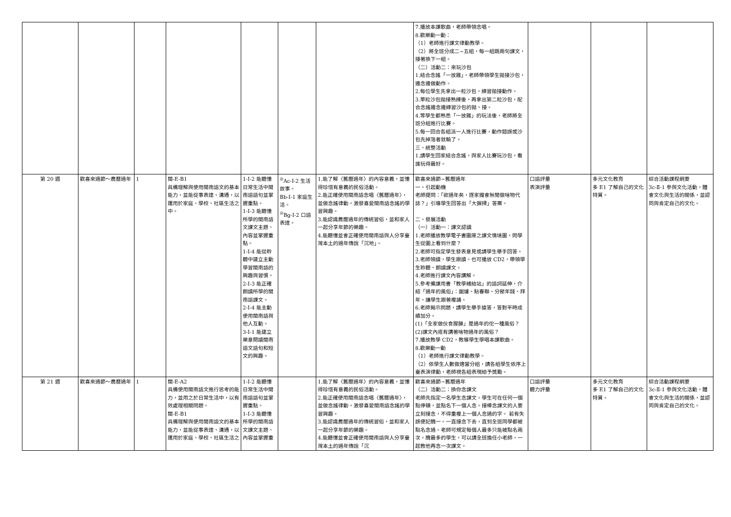| | | | | | | | 7.播放本課歌曲，老師帶領念唱。 8.歡樂動一動： （1）老師進行課文律動教學。 （2）將全班分成二~五組，每一組跳兩句課文，接著換下一組。 （二）活動二：來玩沙包 1.結合念謠「一放雞」，老師帶領學生拋接沙包，邊念邊做動作。 2.每位學生先拿出一粒沙包，練習拋接動作。 3.單粒沙包拋接熟練後，再拿出第二粒沙包，配合念謠邊念邊練習沙包的拋、接。 4.等學生都熟悉「一放雞」的玩法後，老師將全班分組進行比賽。 5.每一回合各組派一人進行比賽，動作錯誤或沙包先掉落者就輸了。 三、統整活動 1.請學生回家結合念謠，與家人比賽玩沙包，看誰玩得最好。 | | | |
| 第 20 週 | 歡喜來過節～農曆過年 | 1 | 閩-E-B1 具備理解與使用閩南語文的基本能力，並能從事表達、溝通，以運用於家庭、學校、社區生活之中。 | 1-Ⅰ-2 能聽懂日常生活中閩南語語句並掌握重點。 1-Ⅰ-3 能聽懂所學的閩南語文課文主題、內容並掌握重點。 1-Ⅰ-4 能從聆聽中建立主動學習閩南語的興趣與習慣。 2-Ⅰ-3 能正確朗讀所學的閩南語課文。 2-Ⅰ-4 能主動使用閩南語與他人互動。 3-Ⅰ-1 能建立樂意閱讀閩南語文語句和短文的興趣。 | <sup>◎</sup>Ac-Ⅰ-2 生活故事。 Bb-Ⅰ-1 家庭生活。 <sup>◎</sup>Bg-Ⅰ-2 口語表達。 | 1.能了解〈舊曆過年〉的內容意義，並懂得珍惜有意義的民俗活動。 2.能正確使用閩南語念唱〈舊曆過年〉，並做念謠律動，激發喜愛閩南語念謠的學習興趣。 3.能認識農曆過年的傳統習俗，並和家人一起分享年節的樂趣。 4.能聽懂並會正確使用閩南語與人分享臺灣本土的過年傳說「沉地」。 | 歡喜來過節~舊曆過年 一、引起動機 老師提問：「欲過年矣，逐家攏會無閒做啥物代誌？」引導學生回答出「大摒掃」答案。 二、發展活動 （一）活動一：課文認讀 1.老師播放教學電子書圖庫之課文情境圖，問學生從圖上看到什麼？ 2.老師可指定學生發表意見或請學生舉手回答。 3.老師領讀，學生跟讀。也可播放 CD2，帶領學生聆聽、朗讀課文。 4.老師進行課文內容講解。 5.參考備課用書「教學補給站」的語詞延伸，介紹「過年的風俗」：圍爐、貼春聯、分壓年錢、拜年，讓學生跟著複誦。 6.老師揭示問題，請學生舉手搶答，答對平時成績加分。 (1)「全家做伙食腥臊」是過年的佗一種風俗？ (2)課文內底有講著啥物過年的風俗？ 7.播放教學 CD2，教導學生學唱本課歌曲。 8.歡樂動一動 （1）老師進行課文律動教學。 （2）依學生人數做適當分組，請各組學生依序上臺表演律動，老師視各組表現給予獎勵。 | 口語評量 表演評量 | 多元文化教育 多 E1 了解自己的文化特質。 | 綜合活動課程綱要 3c-Ⅱ-1 參與文化活動，體會文化與生活的關係，並認同與肯定自己的文化。 |
| 第 21 週 | 歡喜來過節～農曆過年 | 1 | 閩-E-A2 具備使用閩南語文進行思考的能力，並用之於日常生活中，以有效處理相關問題。 閩-E-B1 具備理解與使用閩南語文的基本能力，並能從事表達、溝通，以運用於家庭、學校、社區生活之 | 1-Ⅰ-2 能聽懂日常生活中閩南語語句並掌握重點。 1-Ⅰ-3 能聽懂所學的閩南語文課文主題、內容並掌握重 | | 1.能了解〈舊曆過年〉的內容意義，並懂得珍惜有意義的民俗活動。 2.能正確使用閩南語念唱〈舊曆過年〉，並做念謠律動，激發喜愛閩南語念謠的學習興趣。 3.能認識農曆過年的傳統習俗，並和家人一起分享年節的樂趣。 4.能聽懂並會正確使用閩南語與人分享臺灣本土的過年傳說「沉 | 歡喜來過節~舊曆過年 （二）活動二：換你念課文 老師先指定一名學生念課文。學生可在任何一個點停頓，並點名下一個人念。接棒念課文的人要立刻接念，不得重複上一個人念過的字。 若有失誤便記醜一。一直接念下去，直到全班同學都被點名念過。老師可規定每個人最多只能被點名兩次。醜最多的學生，可以請全班擔任小老師，一起教他再念一次課文。 | 口語評量 聽力評量 | 多元文化教育 多 E1 了解自己的文化特質。 | 綜合活動課程綱要 3c-Ⅱ-1 參與文化活動，體會文化與生活的關係，並認同與肯定自己的文化。 |